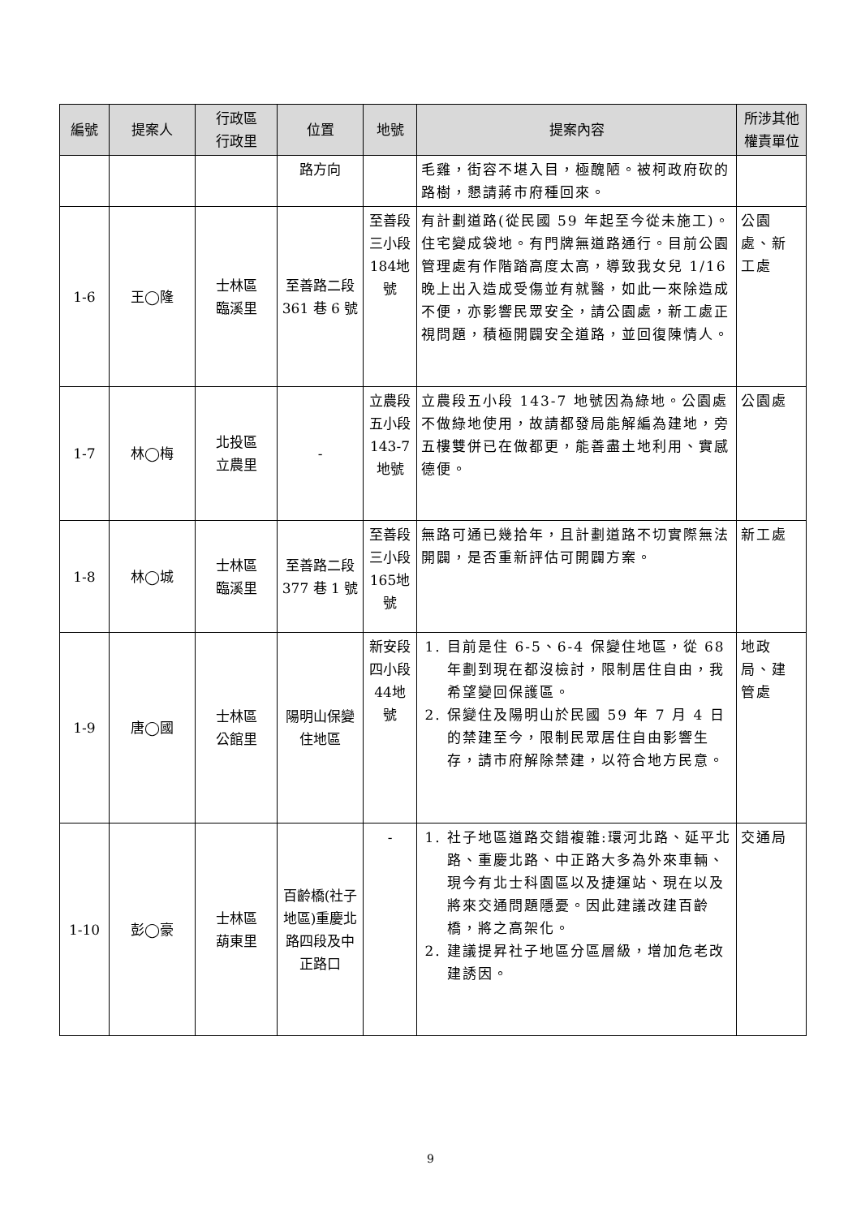| 編號 | 提案人 | 行政區 行政里 | 位置 | 地號 | 提案內容 | 所涉其他權責單位 |
| --- | --- | --- | --- | --- | --- | --- |
| | | | 路方向 | | 毛雞，街容不堪入目，極醜陋。被柯政府砍的路樹，懇請蔣市府種回來。 | |
| 1-6 | 王◯隆 | 士林區 臨溪里 | 至善路二段 361 巷 6 號 | 至善段三小段184地號 | 有計劃道路(從民國 59 年起至今從未施工)。住宅變成袋地。有門牌無道路通行。目前公園管理處有作階踏高度太高，導致我女兒 1/16 晚上出入造成受傷並有就醫，如此一來除造成不便，亦影響民眾安全，請公園處，新工處正視問題，積極開闢安全道路，並回復陳情人。 | 公園處、新工處 |
| 1-7 | 林◯梅 | 北投區 立農里 | - | 立農段五小段143-7地號 | 立農段五小段 143-7 地號因為綠地。公園處不做綠地使用，故請都發局能解編為建地，旁五樓雙併已在做都更，能善盡土地利用、實感德便。 | 公園處 |
| 1-8 | 林◯城 | 士林區 臨溪里 | 至善路二段 377 巷 1 號 | 至善段三小段165地號 | 無路可通已幾拾年，且計劃道路不切實際無法開闢，是否重新評估可開闢方案。 | 新工處 |
| 1-9 | 唐◯國 | 士林區 公館里 | 陽明山保變住地區 | 新安段四小段44地號 | 1. 目前是住 6-5、6-4 保變住地區，從 68 年劃到現在都沒檢討，限制居住自由，我希望變回保護區。 2. 保變住及陽明山於民國 59 年 7 月 4 日的禁建至今，限制民眾居住自由影響生存，請市府解除禁建，以符合地方民意。 | 地政局、建管處 |
| 1-10 | 彭◯豪 | 士林區 葫東里 | 百齡橋(社子地區)重慶北路四段及中正路口 | - | 1. 社子地區道路交錯複雜:環河北路、延平北路、重慶北路、中正路大多為外來車輛、現今有北士科園區以及捷運站、現在以及將來交通問題隱憂。因此建議改建百齡橋，將之高架化。 2. 建議提昇社子地區分區層級，增加危老改建誘因。 | 交通局 |
9